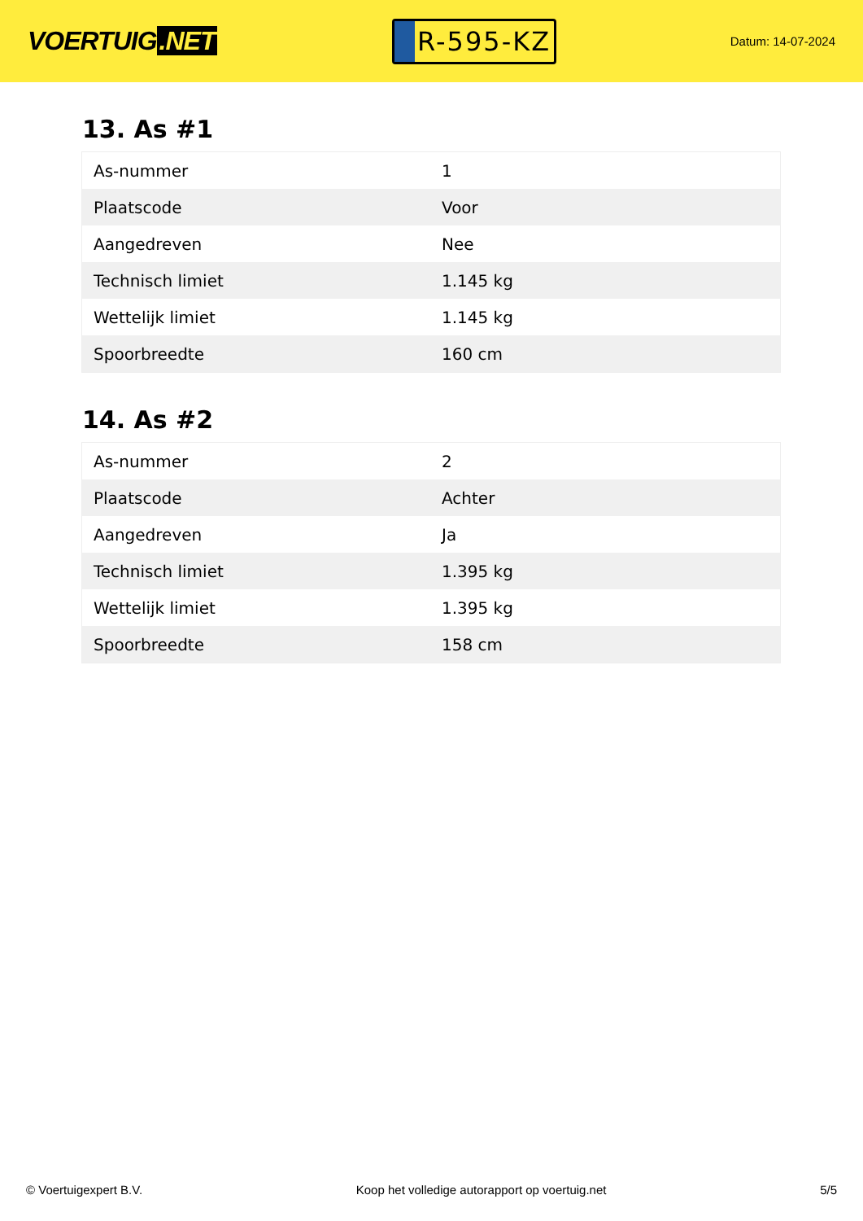VOERTUIG.NET
R-595-KZ
Datum: 14-07-2024
13. As #1
| As-nummer | 1 |
| Plaatscode | Voor |
| Aangedreven | Nee |
| Technisch limiet | 1.145 kg |
| Wettelijk limiet | 1.145 kg |
| Spoorbreedte | 160 cm |
14. As #2
| As-nummer | 2 |
| Plaatscode | Achter |
| Aangedreven | Ja |
| Technisch limiet | 1.395 kg |
| Wettelijk limiet | 1.395 kg |
| Spoorbreedte | 158 cm |
© Voertuigexpert B.V. Koop het volledige autorapport op voertuig.net 5/5